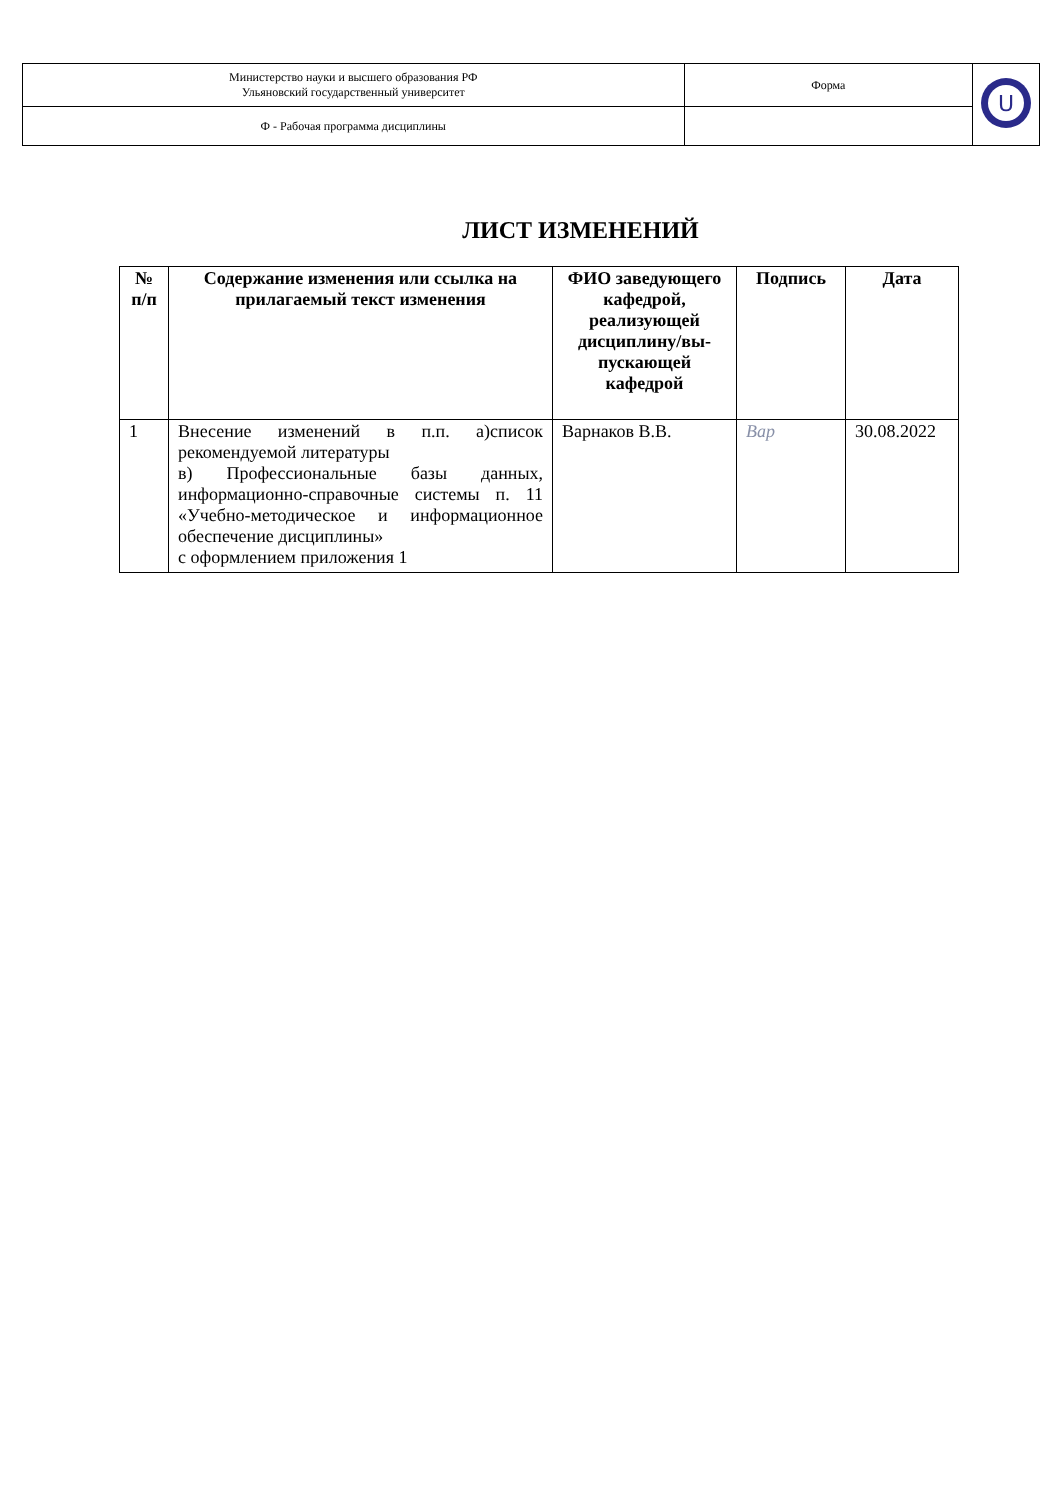| Министерство науки и высшего образования РФ Ульяновский государственный университет | Форма | U |
| Ф - Рабочая программа дисциплины | | |
ЛИСТ ИЗМЕНЕНИЙ
| № п/п | Содержание изменения или ссылка на прилагаемый текст изменения | ФИО заведующего кафедрой, реализующей дисциплину/вы-пускающей кафедрой | Подпись | Дата |
| --- | --- | --- | --- | --- |
| 1 | Внесение изменений в п.п. а)список рекомендуемой литературы в) Профессиональные базы данных, информационно-справочные системы п. 11 «Учебно-методическое и информационное обеспечение дисциплины» с оформлением приложения 1 | Варнаков В.В. | Вар | 30.08.2022 |